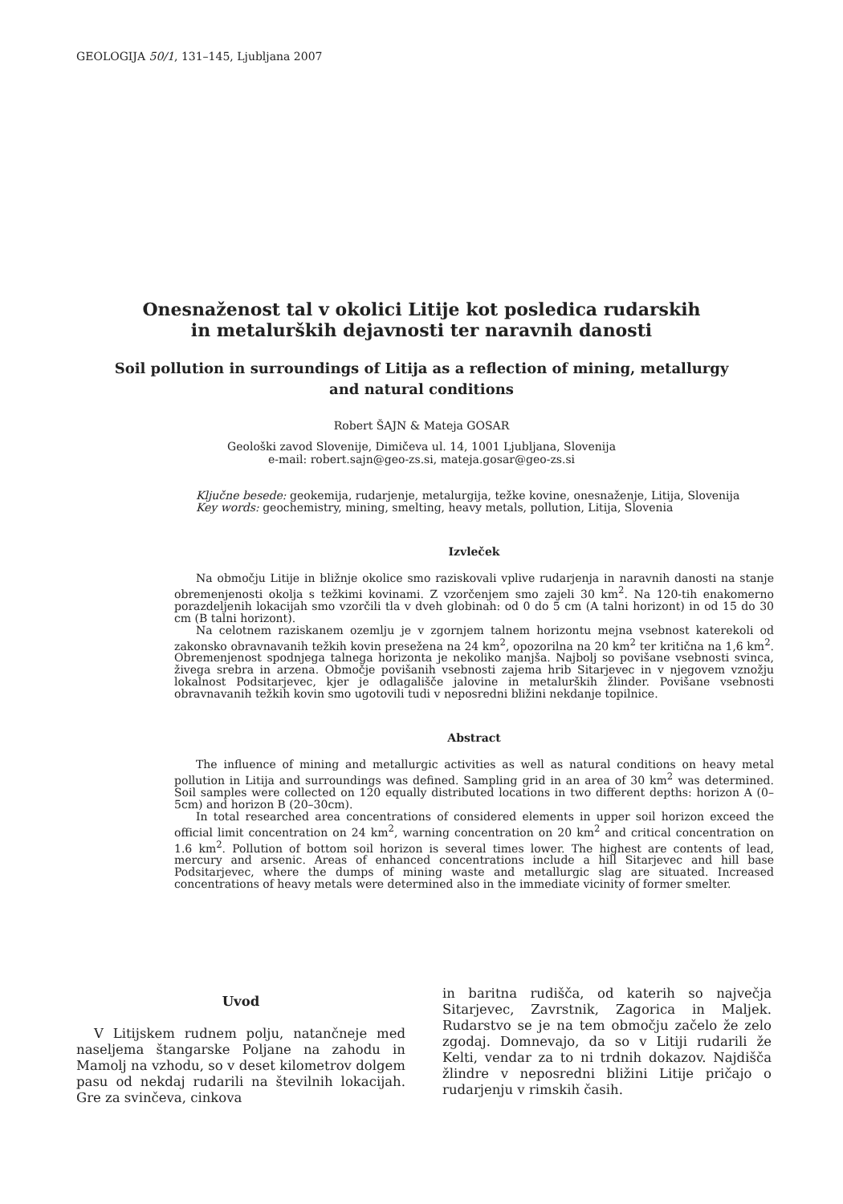GEOLOGIJA 50/1, 131–145, Ljubljana 2007
Onesnaženost tal v okolici Litije kot posledica rudarskih
in metalurških dejavnosti ter naravnih danosti
Soil pollution in surroundings of Litija as a reflection of mining, metallurgy
and natural conditions
Robert ŠAJN & Mateja GOSAR
Geološki zavod Slovenije, Dimičeva ul. 14, 1001 Ljubljana, Slovenija
e-mail: robert.sajn@geo-zs.si, mateja.gosar@geo-zs.si
Ključne besede: geokemija, rudarjenje, metalurgija, težke kovine, onesnaženje, Litija, Slovenija
Key words: geochemistry, mining, smelting, heavy metals, pollution, Litija, Slovenia
Izvleček
Na območju Litije in bližnje okolice smo raziskovali vplive rudarjenja in naravnih danosti na stanje obremenjenosti okolja s težkimi kovinami. Z vzorčenjem smo zajeli 30 km<sup>2</sup>. Na 120-tih enakomerno porazdeljenih lokacijah smo vzorčili tla v dveh globinah: od 0 do 5 cm (A talni horizont) in od 15 do 30 cm (B talni horizont).
Na celotnem raziskanem ozemlju je v zgornjem talnem horizontu mejna vsebnost katerekoli od zakonsko obravnavanih težkih kovin presežena na 24 km<sup>2</sup>, opozorilna na 20 km<sup>2</sup> ter kritična na 1,6 km<sup>2</sup>. Obremenjenost spodnjega talnega horizonta je nekoliko manjša. Najbolj so povišane vsebnosti svinca, živega srebra in arzena. Območje povišanih vsebnosti zajema hrib Sitarjevec in v njegovem vznožju lokalnost Podsitarjevec, kjer je odlagališče jalovine in metalurških žlinder. Povišane vsebnosti obravnavanih težkih kovin smo ugotovili tudi v neposredni bližini nekdanje topilnice.
Abstract
The influence of mining and metallurgic activities as well as natural conditions on heavy metal pollution in Litija and surroundings was defined. Sampling grid in an area of 30 km<sup>2</sup> was determined. Soil samples were collected on 120 equally distributed locations in two different depths: horizon A (0–5cm) and horizon B (20–30cm).
In total researched area concentrations of considered elements in upper soil horizon exceed the official limit concentration on 24 km<sup>2</sup>, warning concentration on 20 km<sup>2</sup> and critical concentration on 1.6 km<sup>2</sup>. Pollution of bottom soil horizon is several times lower. The highest are contents of lead, mercury and arsenic. Areas of enhanced concentrations include a hill Sitarjevec and hill base Podsitarjevec, where the dumps of mining waste and metallurgic slag are situated. Increased concentrations of heavy metals were determined also in the immediate vicinity of former smelter.
Uvod
V Litijskem rudnem polju, natančneje med naseljema štangarske Poljane na zahodu in Mamolj na vzhodu, so v deset kilometrov dolgem pasu od nekdaj rudarili na številnih lokacijah. Gre za svinčeva, cinkova
in baritna rudišča, od katerih so največja Sitarjevec, Zavrstnik, Zagorica in Maljek. Rudarstvo se je na tem območju začelo že zelo zgodaj. Domnevajo, da so v Litiji rudarili že Kelti, vendar za to ni trdnih dokazov. Najdišča žlindre v neposredni bližini Litije pričajo o rudarjenju v rimskih časih.